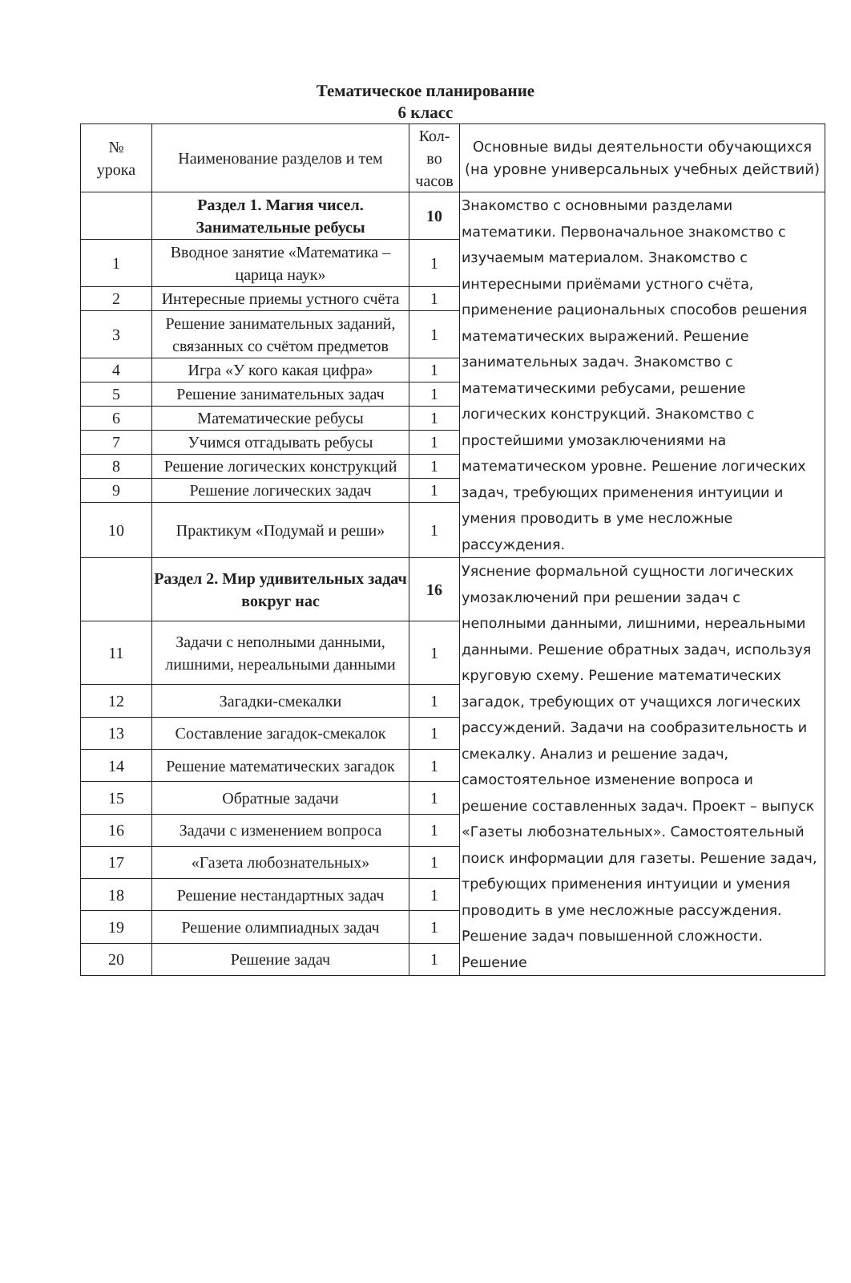Тематическое планирование
6 класс
| № урока | Наименование разделов и тем | Кол-во часов | Основные виды деятельности обучающихся (на уровне универсальных учебных действий) |
| --- | --- | --- | --- |
| | Раздел 1. Магия чисел. Занимательные ребусы | 10 | Знакомство с основными разделами математики. Первоначальное знакомство с изучаемым материалом. Знакомство с интересными приёмами устного счёта, применение рациональных способов решения математических выражений. Решение занимательных задач. Знакомство с математическими ребусами, решение логических конструкций. Знакомство с простейшими умозаключениями на математическом уровне. Решение логических задач, требующих применения интуиции и умения проводить в уме несложные рассуждения. |
| 1 | Вводное занятие «Математика – царица наук» | 1 | |
| 2 | Интересные приемы устного счёта | 1 | |
| 3 | Решение занимательных заданий, связанных со счётом предметов | 1 | |
| 4 | Игра «У кого какая цифра» | 1 | |
| 5 | Решение занимательных задач | 1 | |
| 6 | Математические ребусы | 1 | |
| 7 | Учимся отгадывать ребусы | 1 | |
| 8 | Решение логических конструкций | 1 | |
| 9 | Решение логических задач | 1 | |
| 10 | Практикум «Подумай и реши» | 1 | |
| | Раздел 2. Мир удивительных задач вокруг нас | 16 | Уяснение формальной сущности логических умозаключений при решении задач с неполными данными, лишними, нереальными данными. Решение обратных задач, используя круговую схему. Решение математических загадок, требующих от учащихся логических рассуждений. Задачи на сообразительность и смекалку. Анализ и решение задач, самостоятельное изменение вопроса и решение составленных задач. Проект – выпуск «Газеты любознательных». Самостоятельный поиск информации для газеты. Решение задач, требующих применения интуиции и умения проводить в уме несложные рассуждения. Решение задач повышенной сложности. Решение |
| 11 | Задачи с неполными данными, лишними, нереальными данными | 1 | |
| 12 | Загадки-смекалки | 1 | |
| 13 | Составление загадок-смекалок | 1 | |
| 14 | Решение математических загадок | 1 | |
| 15 | Обратные задачи | 1 | |
| 16 | Задачи с изменением вопроса | 1 | |
| 17 | «Газета любознательных» | 1 | |
| 18 | Решение нестандартных задач | 1 | |
| 19 | Решение олимпиадных задач | 1 | |
| 20 | Решение задач | 1 | |